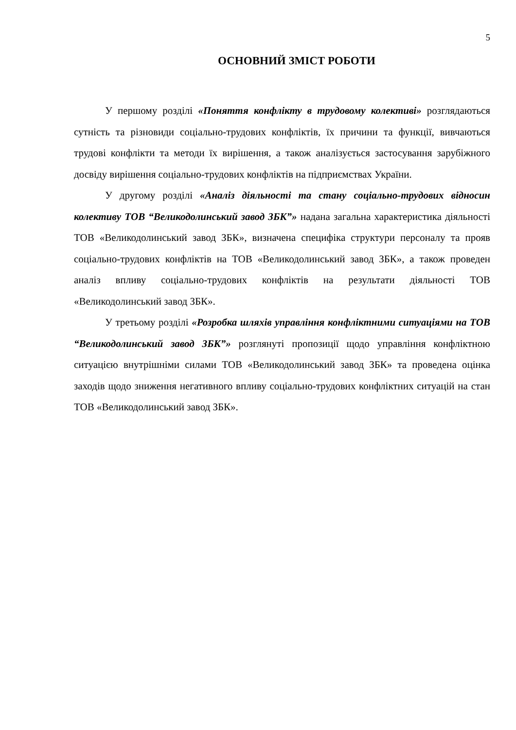5
ОСНОВНИЙ ЗМІСТ РОБОТИ
У першому розділі «Поняття конфлікту в трудовому колективі» розглядаються сутність та різновиди соціально-трудових конфліктів, їх причини та функції, вивчаються трудові конфлікти та методи їх вирішення, а також аналізується застосування зарубіжного досвіду вирішення соціально-трудових конфліктів на підприємствах України.
У другому розділі «Аналіз діяльності та стану соціально-трудових відносин колективу ТОВ “Великодолинський завод ЗБК”» надана загальна характеристика діяльності ТОВ «Великодолинський завод ЗБК», визначена специфіка структури персоналу та прояв соціально-трудових конфліктів на ТОВ «Великодолинський завод ЗБК», а також проведен аналіз впливу соціально-трудових конфліктів на результати діяльності ТОВ «Великодолинський завод ЗБК».
У третьому розділі «Розробка шляхів управління конфліктними ситуаціями на ТОВ “Великодолинський завод ЗБК”» розглянуті пропозиції щодо управління конфліктною ситуацією внутрішніми силами ТОВ «Великодолинський завод ЗБК» та проведена оцінка заходів щодо зниження негативного впливу соціально-трудових конфліктних ситуацій на стан ТОВ «Великодолинський завод ЗБК».